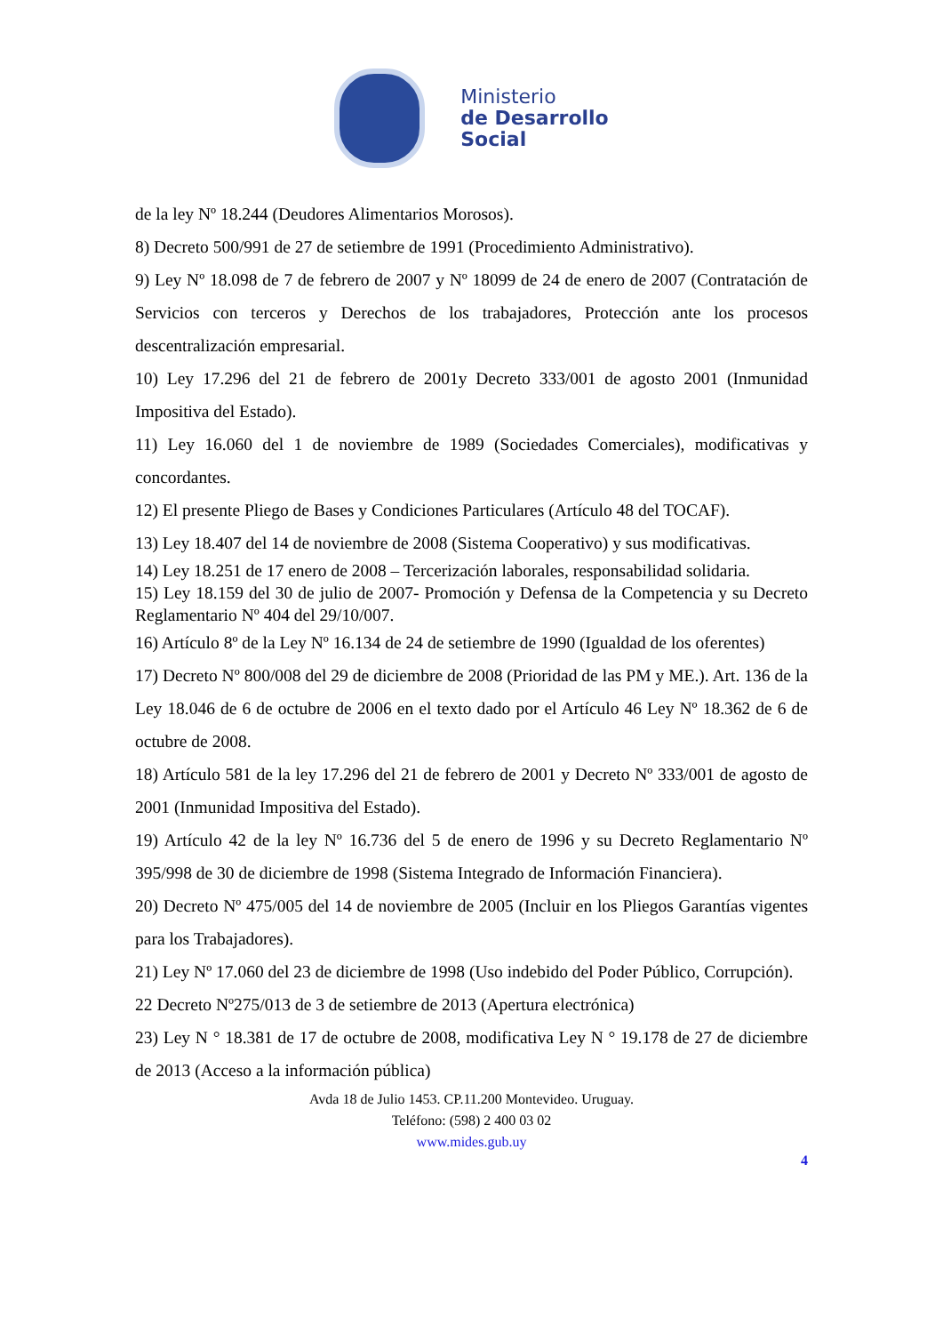Ministerio
de Desarrollo
Social
de la ley Nº 18.244 (Deudores Alimentarios Morosos).
8) Decreto 500/991 de 27 de setiembre de 1991 (Procedimiento Administrativo).
9) Ley Nº 18.098 de 7 de febrero de 2007 y Nº 18099 de 24 de enero de 2007 (Contratación de Servicios con terceros y Derechos de los trabajadores, Protección ante los procesos descentralización empresarial.
10) Ley 17.296 del 21 de febrero de 2001y Decreto 333/001 de agosto 2001 (Inmunidad Impositiva del Estado).
11) Ley 16.060 del 1 de noviembre de 1989 (Sociedades Comerciales), modificativas y concordantes.
12) El presente Pliego de Bases y Condiciones Particulares (Artículo 48 del TOCAF).
13) Ley 18.407 del 14 de noviembre de 2008 (Sistema Cooperativo) y sus modificativas.
14) Ley 18.251 de 17 enero de 2008 – Tercerización laborales, responsabilidad solidaria.
15) Ley 18.159 del 30 de julio de 2007- Promoción y Defensa de la Competencia y su Decreto Reglamentario Nº 404 del 29/10/007.
16) Artículo 8º de la Ley Nº 16.134 de 24 de setiembre de 1990 (Igualdad de los oferentes)
17) Decreto Nº 800/008 del 29 de diciembre de 2008 (Prioridad de las PM y ME.). Art. 136 de la Ley 18.046 de 6 de octubre de 2006 en el texto dado por el Artículo 46 Ley Nº 18.362 de 6 de octubre de 2008.
18) Artículo 581 de la ley 17.296 del 21 de febrero de 2001 y Decreto Nº 333/001 de agosto de 2001 (Inmunidad Impositiva del Estado).
19) Artículo 42 de la ley Nº 16.736 del 5 de enero de 1996 y su Decreto Reglamentario Nº 395/998 de 30 de diciembre de 1998 (Sistema Integrado de Información Financiera).
20) Decreto Nº 475/005 del 14 de noviembre de 2005 (Incluir en los Pliegos Garantías vigentes para los Trabajadores).
21) Ley Nº 17.060 del 23 de diciembre de 1998 (Uso indebido del Poder Público, Corrupción).
22 Decreto Nº275/013 de 3 de setiembre de 2013 (Apertura electrónica)
23) Ley N ° 18.381 de 17 de octubre de 2008, modificativa Ley N ° 19.178 de 27 de diciembre de 2013 (Acceso a la información pública)
Avda 18 de Julio 1453. CP.11.200 Montevideo. Uruguay.
Teléfono: (598) 2 400 03 02
www.mides.gub.uy
4